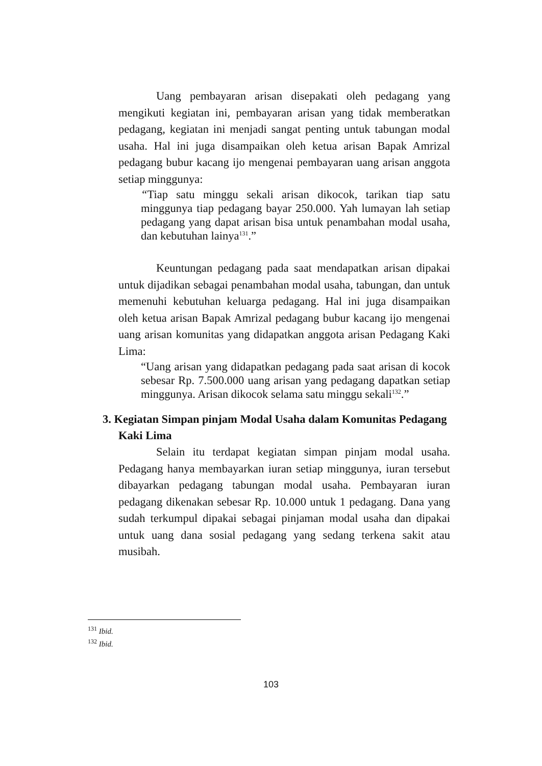Uang pembayaran arisan disepakati oleh pedagang yang mengikuti kegiatan ini, pembayaran arisan yang tidak memberatkan pedagang, kegiatan ini menjadi sangat penting untuk tabungan modal usaha. Hal ini juga disampaikan oleh ketua arisan Bapak Amrizal pedagang bubur kacang ijo mengenai pembayaran uang arisan anggota setiap minggunya:
“Tiap satu minggu sekali arisan dikocok, tarikan tiap satu minggunya tiap pedagang bayar 250.000. Yah lumayan lah setiap pedagang yang dapat arisan bisa untuk penambahan modal usaha, dan kebutuhan lainya<sup>131</sup>.”
Keuntungan pedagang pada saat mendapatkan arisan dipakai untuk dijadikan sebagai penambahan modal usaha, tabungan, dan untuk memenuhi kebutuhan keluarga pedagang. Hal ini juga disampaikan oleh ketua arisan Bapak Amrizal pedagang bubur kacang ijo mengenai uang arisan komunitas yang didapatkan anggota arisan Pedagang Kaki Lima:
“Uang arisan yang didapatkan pedagang pada saat arisan di kocok sebesar Rp. 7.500.000 uang arisan yang pedagang dapatkan setiap minggunya. Arisan dikocok selama satu minggu sekali<sup>132</sup>.”
3. Kegiatan Simpan pinjam Modal Usaha dalam Komunitas Pedagang Kaki Lima
Selain itu terdapat kegiatan simpan pinjam modal usaha. Pedagang hanya membayarkan iuran setiap minggunya, iuran tersebut dibayarkan pedagang tabungan modal usaha. Pembayaran iuran pedagang dikenakan sebesar Rp. 10.000 untuk 1 pedagang. Dana yang sudah terkumpul dipakai sebagai pinjaman modal usaha dan dipakai untuk uang dana sosial pedagang yang sedang terkena sakit atau musibah.
<sup>131</sup> Ibid.
<sup>132</sup> Ibid.
103